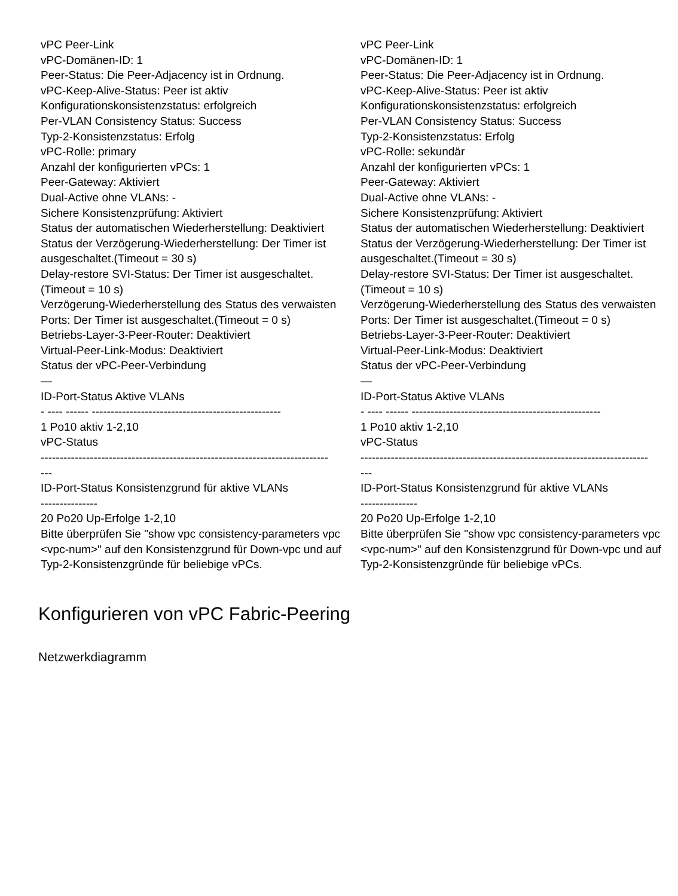| vPC Peer-Link vPC-Domänen-ID: 1 Peer-Status: Die Peer-Adjacency ist in Ordnung. vPC-Keep-Alive-Status: Peer ist aktiv Konfigurationskonsistenzstatus: erfolgreich Per-VLAN Consistency Status: Success Typ-2-Konsistenzstatus: Erfolg vPC-Rolle: primary Anzahl der konfigurierten vPCs: 1 Peer-Gateway: Aktiviert Dual-Active ohne VLANs: - Sichere Konsistenzprüfung: Aktiviert Status der automatischen Wiederherstellung: Deaktiviert Status der Verzögerung-Wiederherstellung: Der Timer ist ausgeschaltet.(Timeout = 30 s) Delay-restore SVI-Status: Der Timer ist ausgeschaltet.(Timeout = 10 s) Verzögerung-Wiederherstellung des Status des verwaisten Ports: Der Timer ist ausgeschaltet.(Timeout = 0 s) Betriebs-Layer-3-Peer-Router: Deaktiviert Virtual-Peer-Link-Modus: Deaktiviert Status der vPC-Peer-Verbindung — ID-Port-Status Aktive VLANs - ---- ------ -------------------------------------------------- 1 Po10 aktiv 1-2,10 vPC-Status ---------------------------------------------------------------------------- --- ID-Port-Status Konsistenzgrund für aktive VLANs --------------- 20 Po20 Up-Erfolge 1-2,10 Bitte überprüfen Sie "show vpc consistency-parameters vpc <vpc-num>" auf den Konsistenzgrund für Down-vpc und auf Typ-2-Konsistenzgründe für beliebige vPCs. | vPC Peer-Link vPC-Domänen-ID: 1 Peer-Status: Die Peer-Adjacency ist in Ordnung. vPC-Keep-Alive-Status: Peer ist aktiv Konfigurationskonsistenzstatus: erfolgreich Per-VLAN Consistency Status: Success Typ-2-Konsistenzstatus: Erfolg vPC-Rolle: sekundär Anzahl der konfigurierten vPCs: 1 Peer-Gateway: Aktiviert Dual-Active ohne VLANs: - Sichere Konsistenzprüfung: Aktiviert Status der automatischen Wiederherstellung: Deaktiviert Status der Verzögerung-Wiederherstellung: Der Timer ist ausgeschaltet.(Timeout = 30 s) Delay-restore SVI-Status: Der Timer ist ausgeschaltet.(Timeout = 10 s) Verzögerung-Wiederherstellung des Status des verwaisten Ports: Der Timer ist ausgeschaltet.(Timeout = 0 s) Betriebs-Layer-3-Peer-Router: Deaktiviert Virtual-Peer-Link-Modus: Deaktiviert Status der vPC-Peer-Verbindung — ID-Port-Status Aktive VLANs - ---- ------ -------------------------------------------------- 1 Po10 aktiv 1-2,10 vPC-Status ---------------------------------------------------------------------------- --- ID-Port-Status Konsistenzgrund für aktive VLANs --------------- 20 Po20 Up-Erfolge 1-2,10 Bitte überprüfen Sie "show vpc consistency-parameters vpc <vpc-num>" auf den Konsistenzgrund für Down-vpc und auf Typ-2-Konsistenzgründe für beliebige vPCs. |
Konfigurieren von vPC Fabric-Peering
Netzwerkdiagramm